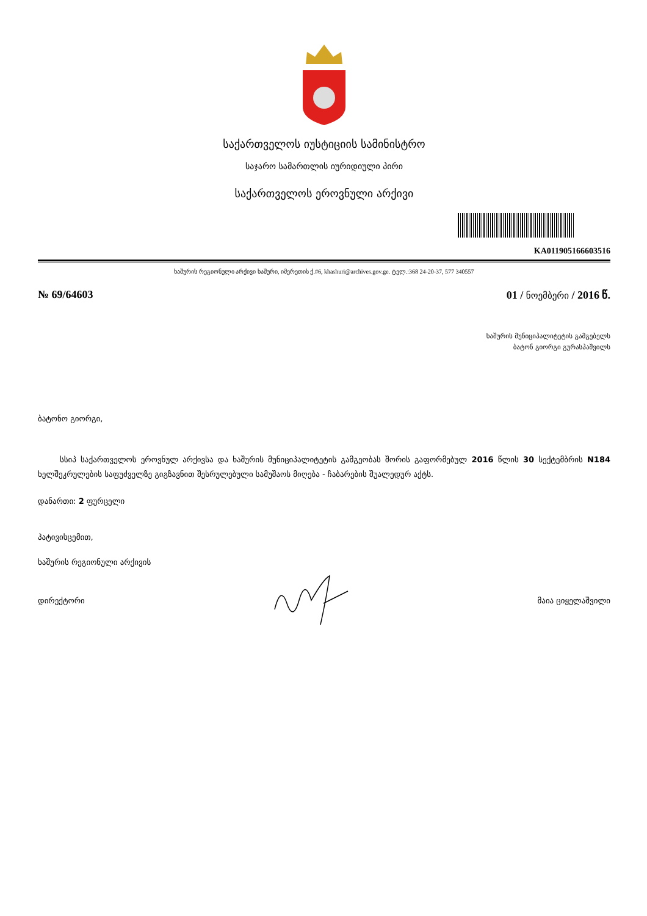საქართველოს იუსტიციის სამინისტრო
საჯარო სამართლის იურიდიული პირი
საქართველოს ეროვნული არქივი
KA011905166603516
ხაშურის რეგიონული არქივი ხაშური, იმერეთის ქ.#6, khashuri@archives.gov.ge. ტელ.:368 24-20-37, 577 340557
№ 69/64603 01 / ნოემბერი / 2016 წ.
ხაშურის მუნიციპალიტეტის გამგებელს
ბატონ გიორგი გურასპაშვილს
ბატონო გიორგი,
სსიპ საქართველოს ეროვნულ არქივსა და ხაშურის მუნიციპალიტეტის გამგეობას შორის გაფორმებულ 2016 წლის 30 სექტემბრის N184 ხელშეკრულების საფუძველზე გიგზავნით შესრულებული სამუშაოს მიღება - ჩაბარების შუალედურ აქტს.
დანართი: 2 ფურცელი
პატივისცემით,
ხაშურის რეგიონული არქივის
დირექტორი მაია ციყელაშვილი